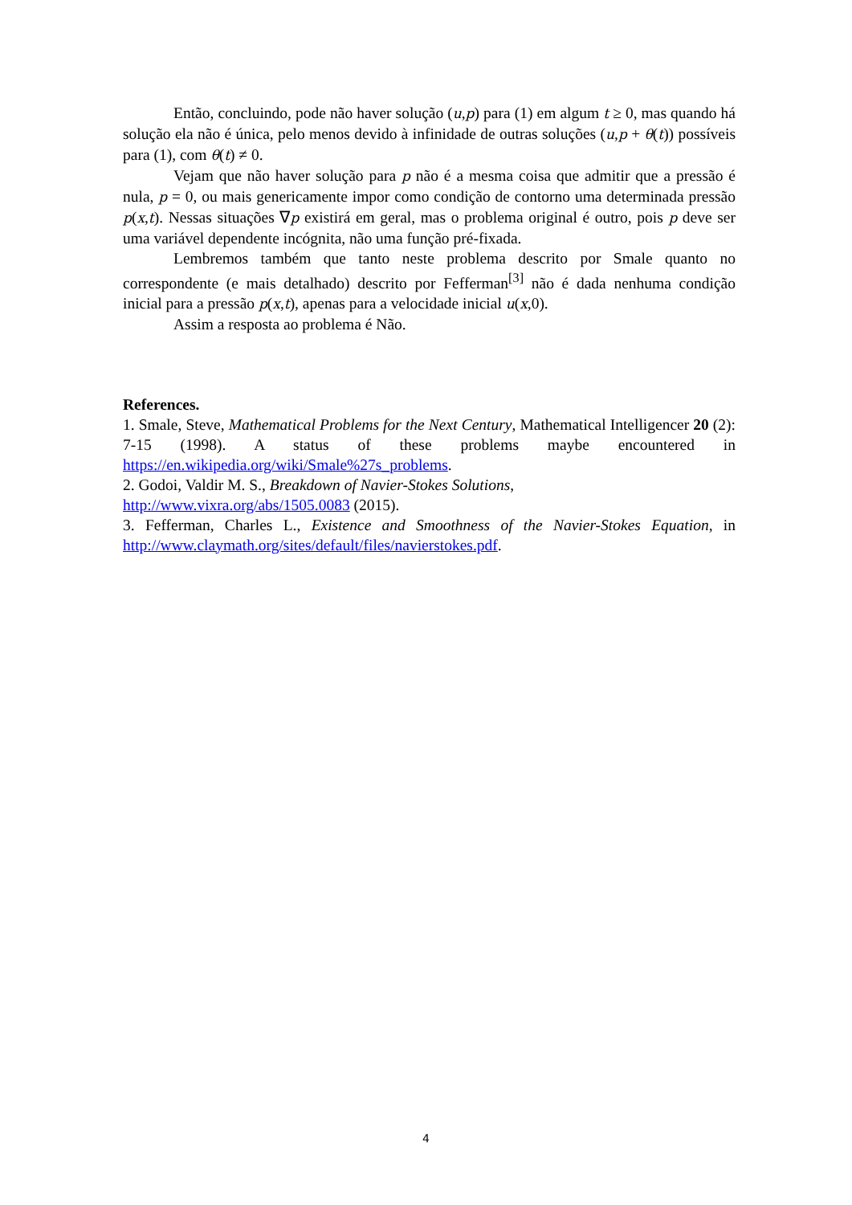Então, concluindo, pode não haver solução (u,p) para (1) em algum t ≥ 0, mas quando há solução ela não é única, pelo menos devido à infinidade de outras soluções (u,p + θ(t)) possíveis para (1), com θ(t) ≠ 0.
Vejam que não haver solução para p não é a mesma coisa que admitir que a pressão é nula, p = 0, ou mais genericamente impor como condição de contorno uma determinada pressão p(x,t). Nessas situações ∇p existirá em geral, mas o problema original é outro, pois p deve ser uma variável dependente incógnita, não uma função pré-fixada.
Lembremos também que tanto neste problema descrito por Smale quanto no correspondente (e mais detalhado) descrito por Fefferman<sup>[3]</sup> não é dada nenhuma condição inicial para a pressão p(x,t), apenas para a velocidade inicial u(x,0).
Assim a resposta ao problema é Não.
References.
1. Smale, Steve, Mathematical Problems for the Next Century, Mathematical Intelligencer 20 (2): 7-15 (1998). A status of these problems maybe encountered in https://en.wikipedia.org/wiki/Smale%27s_problems.
2. Godoi, Valdir M. S., Breakdown of Navier-Stokes Solutions,
http://www.vixra.org/abs/1505.0083 (2015).
3. Fefferman, Charles L., Existence and Smoothness of the Navier-Stokes Equation, in http://www.claymath.org/sites/default/files/navierstokes.pdf.
4